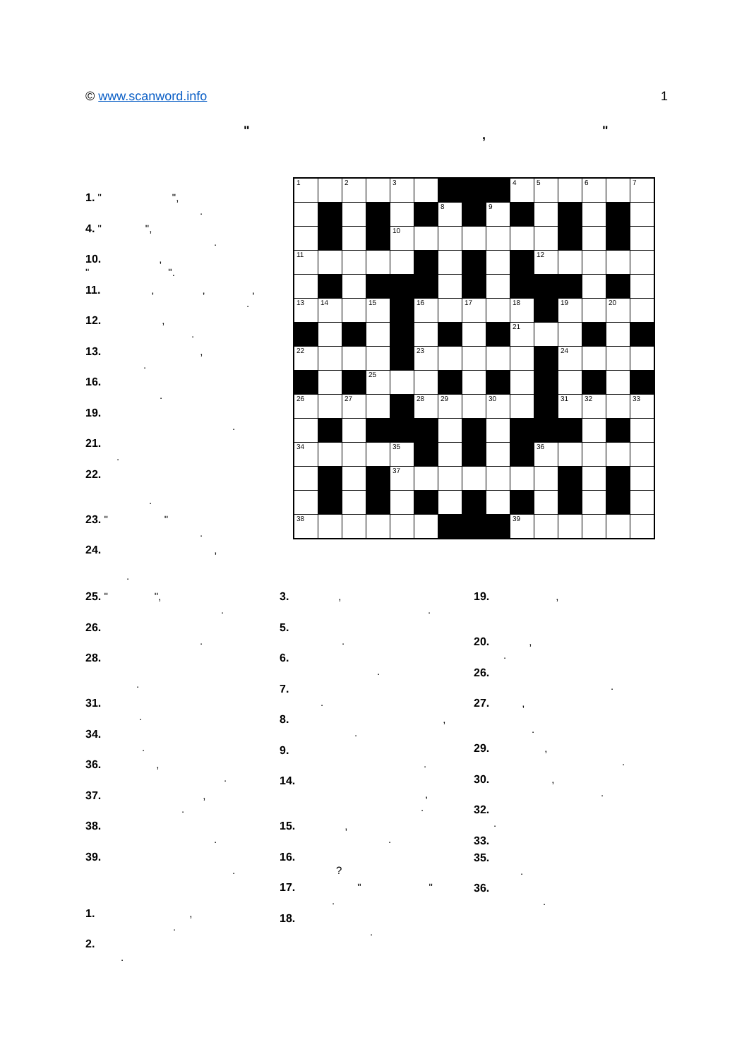© www.scanword.info 1
" , "
1. " ",.
4. " ",.
10.,
" ".
11.,,,.
12.,.
13.,.
16..
19..
21..
22..
23. " ".
24.,.
| 1 | | 2 | | 3 | | | | | 4 | 5 | | 6 | | 7 |
| | | | | | | 8 | | 9 | | | | | | |
| | | | | 10 | | | | | | | | | | |
| 11 | | | | | | | | | | 12 | | | | |
| 13 | 14 | | 15 | | 16 | | 17 | | 18 | | 19 | | 20 | |
| | | | | | | | | | 21 | | | | | |
| 22 | | | | | 23 | | | | | | 24 | | | |
| | | | 25 | | | | | | | | | | | |
| 26 | | 27 | | | 28 | 29 | | 30 | | | 31 | 32 | | 33 |
| 34 | | | | 35 | | | | | | 36 | | | | |
| | | | | 37 | | | | | | | | | | |
| 38 | | | | | | | | | 39 | | | | | |
25. " ",.
26..
28..
31..
34..
36.,.
37.,.
38..
39..
1.,.
2..
3.,.
5..
6..
7..
8.,.
9..
14.,.
15.,.
16.?
17. " ".
18..
19.,
20.,.
26..
27.,.
29.,.
30.,.
32..
33.
35..
36..